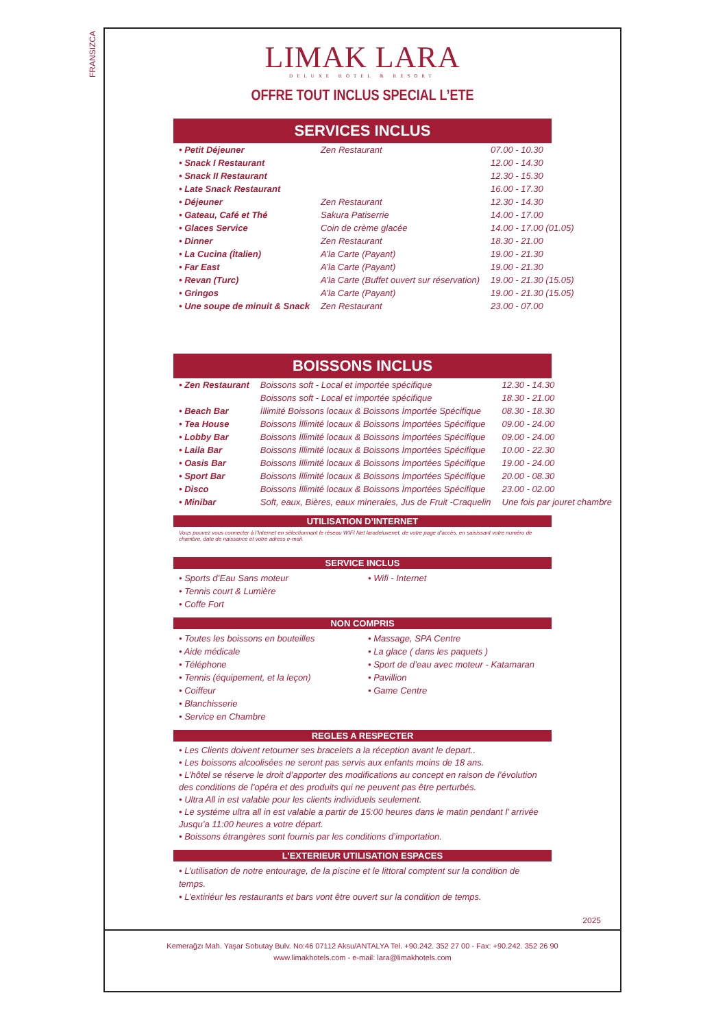FRANSIZCA
LIMAK LARA
DELUXE HOTEL & RESORT
OFFRE TOUT INCLUS SPECIAL L’ETE
SERVICES INCLUS
| • Petit Déjeuner | Zen Restaurant | 07.00 - 10.30 |
| • Snack I Restaurant | | 12.00 - 14.30 |
| • Snack II Restaurant | | 12.30 - 15.30 |
| • Late Snack Restaurant | | 16.00 - 17.30 |
| • Déjeuner | Zen Restaurant | 12.30 - 14.30 |
| • Gateau, Café et Thé | Sakura Patiserrie | 14.00 - 17.00 |
| • Glaces Service | Coin de crème glacée | 14.00 - 17.00 (01.05) |
| • Dinner | Zen Restaurant | 18.30 - 21.00 |
| • La Cucina (İtalien) | A’la Carte (Payant) | 19.00 - 21.30 |
| • Far East | A’la Carte (Payant) | 19.00 - 21.30 |
| • Revan (Turc) | A’la Carte (Buffet ouvert sur réservation) | 19.00 - 21.30 (15.05) |
| • Gringos | A’la Carte (Payant) | 19.00 - 21.30 (15.05) |
| • Une soupe de minuit & Snack | Zen Restaurant | 23.00 - 07.00 |
BOISSONS INCLUS
| • Zen Restaurant | Boissons soft - Local et importée spécifique | 12.30 - 14.30 |
| | Boissons soft - Local et importée spécifique | 18.30 - 21.00 |
| • Beach Bar | İllimité Boissons locaux & Boissons İmportée Spécifique | 08.30 - 18.30 |
| • Tea House | Boissons İllimité locaux & Boissons İmportées Spécifique | 09.00 - 24.00 |
| • Lobby Bar | Boissons İllimité locaux & Boissons İmportées Spécifique | 09.00 - 24.00 |
| • Laila Bar | Boissons İllimité locaux & Boissons İmportées Spécifique | 10.00 - 22.30 |
| • Oasis Bar | Boissons İllimité locaux & Boissons İmportées Spécifique | 19.00 - 24.00 |
| • Sport Bar | Boissons İllimité locaux & Boissons İmportées Spécifique | 20.00 - 08.30 |
| • Disco | Boissons İllimité locaux & Boissons İmportées Spécifique | 23.00 - 02.00 |
| • Minibar | Soft, eaux, Bières, eaux minerales, Jus de Fruit -Craquelin | Une fois par jouret chambre |
UTILISATION D’INTERNET
Vous pouvez vous connecter à l’Internet en sélectionnant le réseau WIFI Net laradeluxenet, de votre page d’accès, en saisissant votre numéro de chambre, date de naissance et votre adress e-mail.
SERVICE INCLUS
• Sports d’Eau Sans moteur
• Tennis court & Lumière
• Coffe Fort
• Wifi - Internet
NON COMPRIS
• Toutes les boissons en bouteilles
• Aide médicale
• Téléphone
• Tennis (équipement, et la leçon)
• Coiffeur
• Blanchisserie
• Service en Chambre
• Massage, SPA Centre
• La glace ( dans les paquets )
• Sport de d’eau avec moteur - Katamaran
• Pavillion
• Game Centre
REGLES A RESPECTER
• Les Clients doivent retourner ses bracelets a la réception avant le depart..
• Les boissons alcoolisées ne seront pas servis aux enfants moins de 18 ans.
• L’hôtel se réserve le droit d’apporter des modifications au concept en raison de l’évolution des conditions de l’opéra et des produits qui ne peuvent pas être perturbés.
• Ultra All in est valable pour les clients individuels seulement.
• Le systéme ultra all in est valable a partir de 15:00 heures dans le matin pendant l’ arrivée Jusqu’a 11:00 heures a votre départ.
• Boissons étrangères sont fournis par les conditions d’importation.
L’EXTERIEUR UTILISATION ESPACES
• L’utilisation de notre entourage, de la piscine et le littoral comptent sur la condition de temps.
• L’extiriéur les restaurants et bars vont être ouvert sur la condition de temps.
2025
Kemerağzı Mah. Yaşar Sobutay Bulv. No:46 07112 Aksu/ANTALYA Tel. +90.242. 352 27 00 - Fax: +90.242. 352 26 90
www.limakhotels.com - e-mail: lara@limakhotels.com